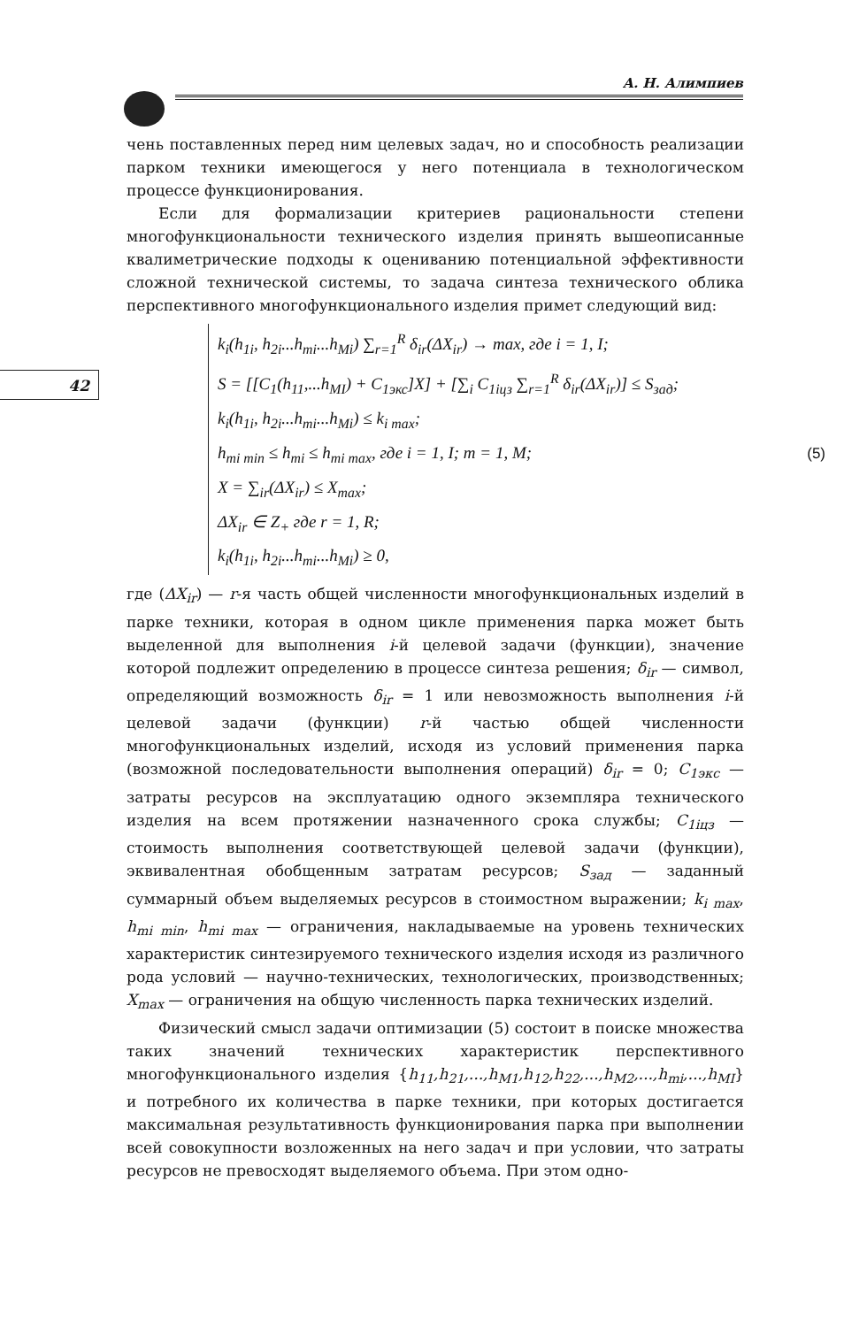А. Н. Алимпиев
42
чень поставленных перед ним целевых задач, но и способность реализации парком техники имеющегося у него потенциала в технологическом процессе функционирования.
Если для формализации критериев рациональности степени многофункциональности технического изделия принять вышеописанные квалиметрические подходы к оцениванию потенциальной эффективности сложной технической системы, то задача синтеза технического облика перспективного многофункционального изделия примет следующий вид:
k<sub>i</sub>(h<sub>1i</sub>, h<sub>2i</sub>...h<sub>mi</sub>...h<sub>Mi</sub>) ∑<sub>r=1</sub><sup>R</sup> δ<sub>ir</sub>(ΔX<sub>ir</sub>) → max, где i = 1, I;
S = [[C<sub>1</sub>(h<sub>11</sub>,...h<sub>MI</sub>) + C<sub>1экс</sub>]X] + [∑<sub>i</sub> C<sub>1iцз</sub> ∑<sub>r=1</sub><sup>R</sup> δ<sub>ir</sub>(ΔX<sub>ir</sub>)] ≤ S<sub>зад</sub>;
k<sub>i</sub>(h<sub>1i</sub>, h<sub>2i</sub>...h<sub>mi</sub>...h<sub>Mi</sub>) ≤ k<sub>i max</sub>;
h<sub>mi min</sub> ≤ h<sub>mi</sub> ≤ h<sub>mi max</sub>, где i = 1, I; m = 1, M;
X = ∑<sub>ir</sub>(ΔX<sub>ir</sub>) ≤ X<sub>max</sub>;
ΔX<sub>ir</sub> ∈ Z<sub>+</sub> где r = 1, R;
k<sub>i</sub>(h<sub>1i</sub>, h<sub>2i</sub>...h<sub>mi</sub>...h<sub>Mi</sub>) ≥ 0,
(5)
где (ΔX<sub>ir</sub>) — r-я часть общей численности многофункциональных изделий в парке техники, которая в одном цикле применения парка может быть выделенной для выполнения i-й целевой задачи (функции), значение которой подлежит определению в процессе синтеза решения; δ<sub>ir</sub> — символ, определяющий возможность δ<sub>ir</sub> = 1 или невозможность выполнения i-й целевой задачи (функции) r-й частью общей численности многофункциональных изделий, исходя из условий применения парка (возможной последовательности выполнения операций) δ<sub>ir</sub> = 0; C<sub>1экс</sub> — затраты ресурсов на эксплуатацию одного экземпляра технического изделия на всем протяжении назначенного срока службы; C<sub>1iцз</sub> — стоимость выполнения соответствующей целевой задачи (функции), эквивалентная обобщенным затратам ресурсов; S<sub>зад</sub> — заданный суммарный объем выделяемых ресурсов в стоимостном выражении; k<sub>i max</sub>, h<sub>mi min</sub>, h<sub>mi max</sub> — ограничения, накладываемые на уровень технических характеристик синтезируемого технического изделия исходя из различного рода условий — научно-технических, технологических, производственных; X<sub>max</sub> — ограничения на общую численность парка технических изделий.
Физический смысл задачи оптимизации (5) состоит в поиске множества таких значений технических характеристик перспективного многофункционального изделия {h<sub>11</sub>,h<sub>21</sub>,...,h<sub>M1</sub>,h<sub>12</sub>,h<sub>22</sub>,...,h<sub>M2</sub>,...,h<sub>mi</sub>,...,h<sub>MI</sub>} и потребного их количества в парке техники, при которых достигается максимальная результативность функционирования парка при выполнении всей совокупности возложенных на него задач и при условии, что затраты ресурсов не превосходят выделяемого объема. При этом одно-